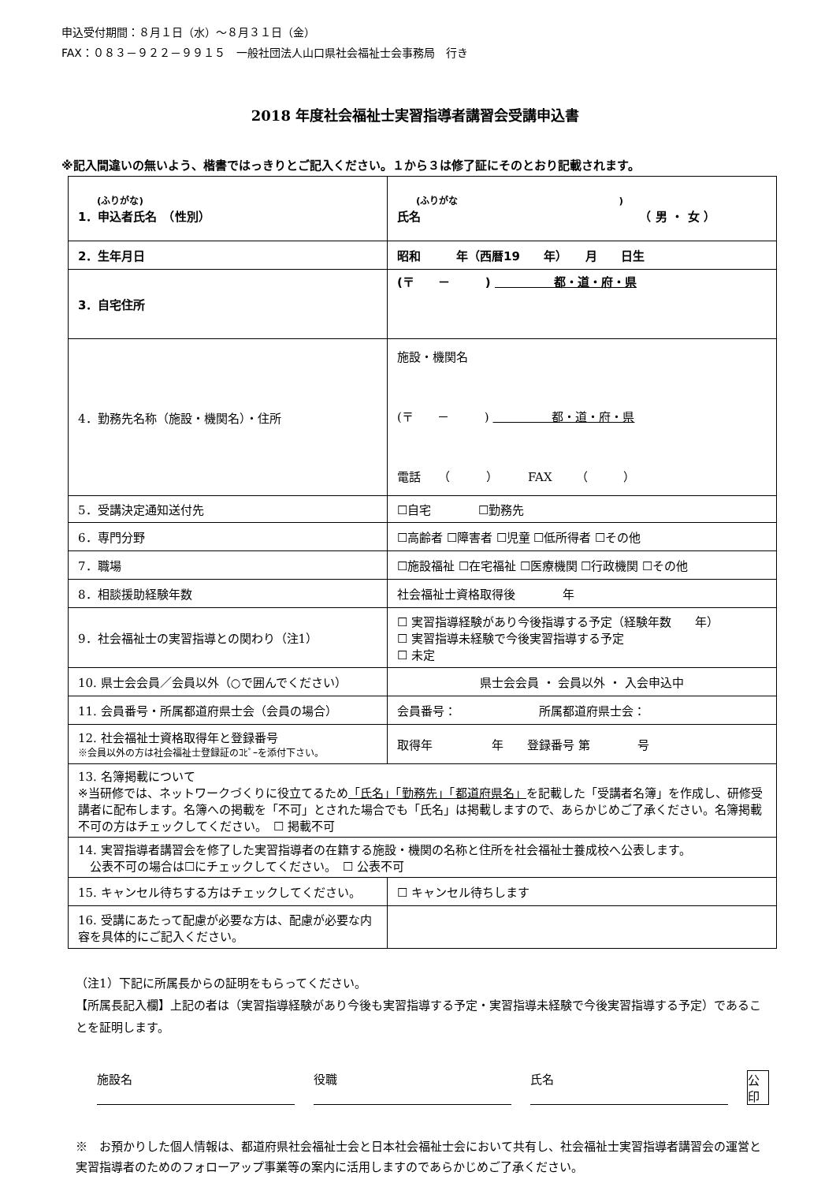申込受付期間：８月１日（水）～８月３１日（金）
FAX：０８３－９２２－９９１５　一般社団法人山口県社会福祉士会事務局　行き
2018 年度社会福祉士実習指導者講習会受講申込書
※記入間違いの無いよう、楷書ではっきりとご記入ください。１から３は修了証にそのとおり記載されます。
| (ふりがな) 1．申込者氏名 （性別） | (ふりがな ) 氏名 （ 男 ・ 女 ） |
| 2．生年月日 | 昭和 年（西暦19 年） 月 日生 |
| 3．自宅住所 | (〒 － ) 都・道・府・県 |
| 4．勤務先名称（施設・機関名）・住所 | 施設・機関名 (〒 － ) 都・道・府・県 電話 （ ） FAX （ ） |
| 5．受講決定通知送付先 | ☐自宅 ☐勤務先 |
| 6．専門分野 | ☐高齢者 ☐障害者 ☐児童 ☐低所得者 ☐その他 |
| 7．職場 | ☐施設福祉 ☐在宅福祉 ☐医療機関 ☐行政機関 ☐その他 |
| 8．相談援助経験年数 | 社会福祉士資格取得後 年 |
| 9．社会福祉士の実習指導との関わり（注1） | ☐ 実習指導経験があり今後指導する予定（経験年数 年） ☐ 実習指導未経験で今後実習指導する予定 ☐ 未定 |
| 10. 県士会会員／会員以外（○で囲んでください） | 県士会会員 ・ 会員以外 ・ 入会申込中 |
| 11. 会員番号・所属都道府県士会（会員の場合） | 会員番号： 所属都道府県士会： |
| 12. 社会福祉士資格取得年と登録番号 ※会員以外の方は社会福祉士登録証のｺﾋﾟｰを添付下さい。 | 取得年 年 登録番号 第 号 |
| 13. 名簿掲載について ※当研修では、ネットワークづくりに役立てるため 「氏名」「勤務先」「都道府県名」 を記載した「受講者名簿」を作成し、研修受講者に配布します。名簿への掲載を「不可」とされた場合でも「氏名」は掲載しますので、あらかじめご了承ください。名簿掲載不可の方はチェックしてください。 ☐ 掲載不可 | |
| 14. 実習指導者講習会を修了した実習指導者の在籍する施設・機関の名称と住所を社会福祉士養成校へ公表します。 公表不可の場合は☐にチェックしてください。 ☐ 公表不可 | |
| 15. キャンセル待ちする方はチェックしてください。 | ☐ キャンセル待ちします |
| 16. 受講にあたって配慮が必要な方は、配慮が必要な内容を具体的にご記入ください。 | |
（注1）下記に所属長からの証明をもらってください。
【所属長記入欄】上記の者は（実習指導経験があり今後も実習指導する予定・実習指導未経験で今後実習指導する予定）であることを証明します。
施設名 役職 氏名 公印
※　お預かりした個人情報は、都道府県社会福祉士会と日本社会福祉士会において共有し、社会福祉士実習指導者講習会の運営と実習指導者のためのフォローアップ事業等の案内に活用しますのであらかじめご了承ください。